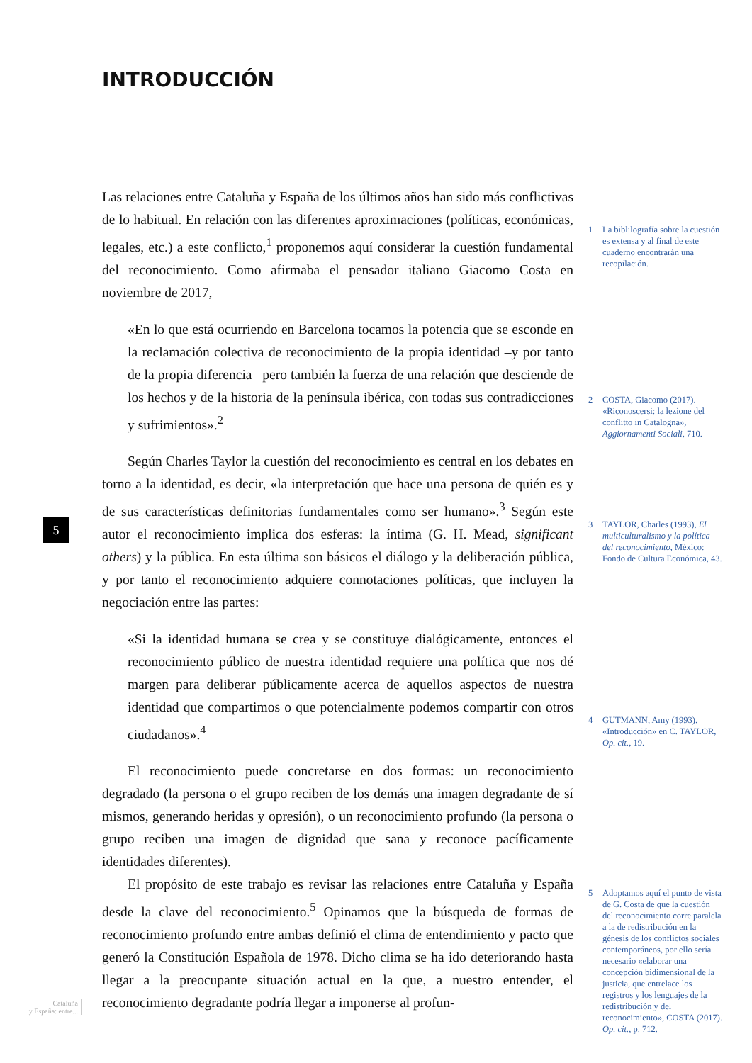INTRODUCCIÓN
Las relaciones entre Cataluña y España de los últimos años han sido más conflictivas de lo habitual. En relación con las diferentes aproximaciones (políticas, económicas, legales, etc.) a este conflicto,<sup>1</sup> proponemos aquí considerar la cuestión fundamental del reconocimiento. Como afirmaba el pensador italiano Giacomo Costa en noviembre de 2017,
«En lo que está ocurriendo en Barcelona tocamos la potencia que se esconde en la reclamación colectiva de reconocimiento de la propia identidad –y por tanto de la propia diferencia– pero también la fuerza de una relación que desciende de los hechos y de la historia de la península ibérica, con todas sus contradicciones y sufrimientos».<sup>2</sup>
Según Charles Taylor la cuestión del reconocimiento es central en los debates en torno a la identidad, es decir, «la interpretación que hace una persona de quién es y de sus características definitorias fundamentales como ser humano».<sup>3</sup> Según este autor el reconocimiento implica dos esferas: la íntima (G. H. Mead, significant others) y la pública. En esta última son básicos el diálogo y la deliberación pública, y por tanto el reconocimiento adquiere connotaciones políticas, que incluyen la negociación entre las partes:
«Si la identidad humana se crea y se constituye dialógicamente, entonces el reconocimiento público de nuestra identidad requiere una política que nos dé margen para deliberar públicamente acerca de aquellos aspectos de nuestra identidad que compartimos o que potencialmente podemos compartir con otros ciudadanos».<sup>4</sup>
El reconocimiento puede concretarse en dos formas: un reconocimiento degradado (la persona o el grupo reciben de los demás una imagen degradante de sí mismos, generando heridas y opresión), o un reconocimiento profundo (la persona o grupo reciben una imagen de dignidad que sana y reconoce pacíficamente identidades diferentes).
El propósito de este trabajo es revisar las relaciones entre Cataluña y España desde la clave del reconocimiento.<sup>5</sup> Opinamos que la búsqueda de formas de reconocimiento profundo entre ambas definió el clima de entendimiento y pacto que generó la Constitución Española de 1978. Dicho clima se ha ido deteriorando hasta llegar a la preocupante situación actual en la que, a nuestro entender, el reconocimiento degradante podría llegar a imponerse al profun-
1 La biblilografía sobre la cuestión es extensa y al final de este cuaderno encontrarán una recopilación.
2 COSTA, Giacomo (2017). «Riconoscersi: la lezione del conflitto in Catalogna», Aggiornamenti Sociali, 710.
3 TAYLOR, Charles (1993), El multiculturalismo y la política del reconocimiento, México: Fondo de Cultura Económica, 43.
4 GUTMANN, Amy (1993). «Introducción» en C. TAYLOR, Op. cit., 19.
5 Adoptamos aquí el punto de vista de G. Costa de que la cuestión del reconocimiento corre paralela a la de redistribución en la génesis de los conflictos sociales contemporáneos, por ello sería necesario «elaborar una concepción bidimensional de la justicia, que entrelace los registros y los lenguajes de la redistribución y del reconocimiento», COSTA (2017). Op. cit., p. 712.
5
Cataluña
y España: entre...